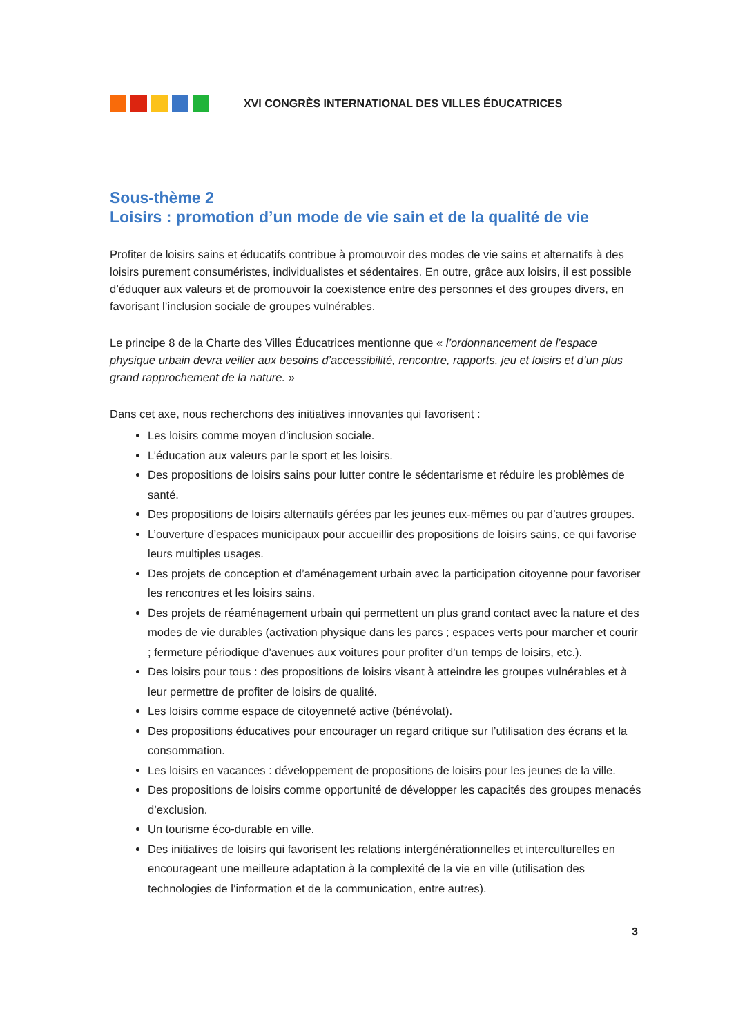XVI CONGRÈS INTERNATIONAL DES VILLES ÉDUCATRICES
Sous-thème 2
Loisirs : promotion d’un mode de vie sain et de la qualité de vie
Profiter de loisirs sains et éducatifs contribue à promouvoir des modes de vie sains et alternatifs à des loisirs purement consuméristes, individualistes et sédentaires. En outre, grâce aux loisirs, il est possible d’éduquer aux valeurs et de promouvoir la coexistence entre des personnes et des groupes divers, en favorisant l’inclusion sociale de groupes vulnérables.
Le principe 8 de la Charte des Villes Éducatrices mentionne que « l’ordonnancement de l’espace physique urbain devra veiller aux besoins d’accessibilité, rencontre, rapports, jeu et loisirs et d’un plus grand rapprochement de la nature. »
Dans cet axe, nous recherchons des initiatives innovantes qui favorisent :
Les loisirs comme moyen d’inclusion sociale.
L’éducation aux valeurs par le sport et les loisirs.
Des propositions de loisirs sains pour lutter contre le sédentarisme et réduire les problèmes de santé.
Des propositions de loisirs alternatifs gérées par les jeunes eux-mêmes ou par d’autres groupes.
L’ouverture d’espaces municipaux pour accueillir des propositions de loisirs sains, ce qui favorise leurs multiples usages.
Des projets de conception et d’aménagement urbain avec la participation citoyenne pour favoriser les rencontres et les loisirs sains.
Des projets de réaménagement urbain qui permettent un plus grand contact avec la nature et des modes de vie durables (activation physique dans les parcs ; espaces verts pour marcher et courir ; fermeture périodique d’avenues aux voitures pour profiter d’un temps de loisirs, etc.).
Des loisirs pour tous : des propositions de loisirs visant à atteindre les groupes vulnérables et à leur permettre de profiter de loisirs de qualité.
Les loisirs comme espace de citoyenneté active (bénévolat).
Des propositions éducatives pour encourager un regard critique sur l’utilisation des écrans et la consommation.
Les loisirs en vacances : développement de propositions de loisirs pour les jeunes de la ville.
Des propositions de loisirs comme opportunité de développer les capacités des groupes menacés d’exclusion.
Un tourisme éco-durable en ville.
Des initiatives de loisirs qui favorisent les relations intergénérationnelles et interculturelles en encourageant une meilleure adaptation à la complexité de la vie en ville (utilisation des technologies de l’information et de la communication, entre autres).
3